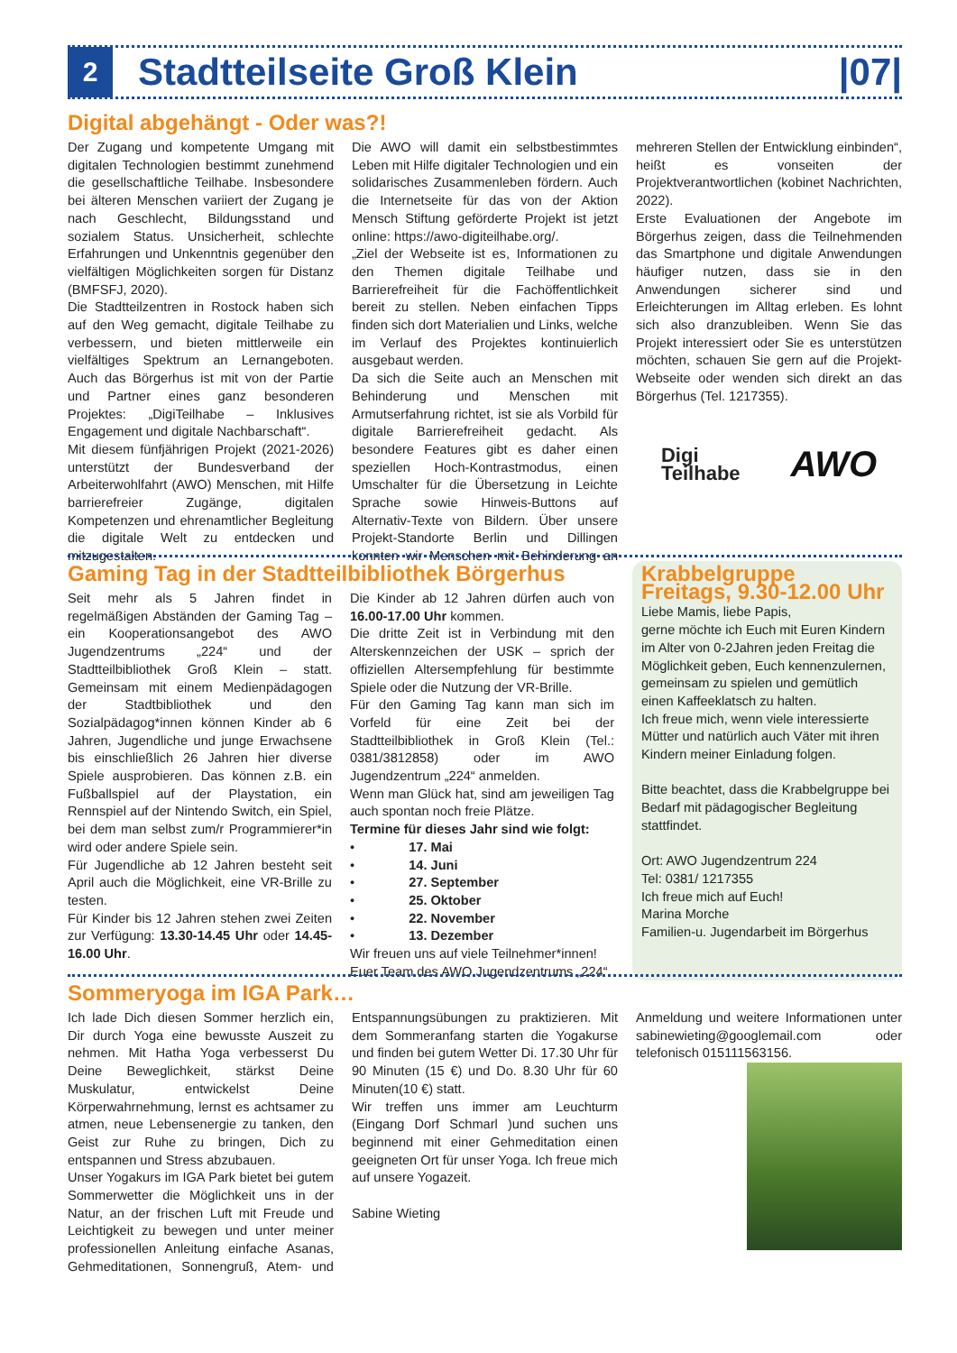2
Stadtteilseite Groß Klein |07|
Digital abgehängt - Oder was?!
Der Zugang und kompetente Umgang mit digitalen Technologien bestimmt zunehmend die gesellschaftliche Teilhabe. Insbesondere bei älteren Menschen variiert der Zugang je nach Geschlecht, Bildungsstand und sozialem Status. Unsicherheit, schlechte Erfahrungen und Unkenntnis gegenüber den vielfältigen Möglichkeiten sorgen für Distanz (BMFSFJ, 2020).
Die Stadtteilzentren in Rostock haben sich auf den Weg gemacht, digitale Teilhabe zu verbessern, und bieten mittlerweile ein vielfältiges Spektrum an Lernangeboten. Auch das Börgerhus ist mit von der Partie und Partner eines ganz besonderen Projektes: „DigiTeilhabe – Inklusives Engagement und digitale Nachbarschaft“.
Mit diesem fünfjährigen Projekt (2021-2026) unterstützt der Bundesverband der Arbeiterwohlfahrt (AWO) Menschen, mit Hilfe barrierefreier Zugänge, digitalen Kompetenzen und ehrenamtlicher Begleitung die digitale Welt zu entdecken und mitzugestalten.
Die AWO will damit ein selbstbestimmtes Leben mit Hilfe digitaler Technologien und ein solidarisches Zusammenleben fördern. Auch die Internetseite für das von der Aktion Mensch Stiftung geförderte Projekt ist jetzt online: https://awo-digiteilhabe.org/.
„Ziel der Webseite ist es, Informationen zu den Themen digitale Teilhabe und Barrierefreiheit für die Fachöffentlichkeit bereit zu stellen. Neben einfachen Tipps finden sich dort Materialien und Links, welche im Verlauf des Projektes kontinuierlich ausgebaut werden.
Da sich die Seite auch an Menschen mit Behinderung und Menschen mit Armutserfahrung richtet, ist sie als Vorbild für digitale Barrierefreiheit gedacht. Als besondere Features gibt es daher einen speziellen Hoch-Kontrastmodus, einen Umschalter für die Übersetzung in Leichte Sprache sowie Hinweis-Buttons auf Alternativ-Texte von Bildern. Über unsere Projekt-Standorte Berlin und Dillingen konnten wir Menschen mit Behinderung an mehreren Stellen der Entwicklung einbinden“, heißt es vonseiten der Projektverantwortlichen (kobinet Nachrichten, 2022).
Erste Evaluationen der Angebote im Börgerhus zeigen, dass die Teilnehmenden das Smartphone und digitale Anwendungen häufiger nutzen, dass sie in den Anwendungen sicherer sind und Erleichterungen im Alltag erleben. Es lohnt sich also dranzubleiben. Wenn Sie das Projekt interessiert oder Sie es unterstützen möchten, schauen Sie gern auf die Projekt-Webseite oder wenden sich direkt an das Börgerhus (Tel. 1217355).
Digi
Teilhabe AWO
Gaming Tag in der Stadtteilbibliothek Börgerhus
Seit mehr als 5 Jahren findet in regelmäßigen Abständen der Gaming Tag – ein Kooperationsangebot des AWO Jugendzentrums „224“ und der Stadtteilbibliothek Groß Klein – statt. Gemeinsam mit einem Medienpädagogen der Stadtbibliothek und den Sozialpädagog*innen können Kinder ab 6 Jahren, Jugendliche und junge Erwachsene bis einschließlich 26 Jahren hier diverse Spiele ausprobieren. Das können z.B. ein Fußballspiel auf der Playstation, ein Rennspiel auf der Nintendo Switch, ein Spiel, bei dem man selbst zum/r Programmierer*in wird oder andere Spiele sein.
Für Jugendliche ab 12 Jahren besteht seit April auch die Möglichkeit, eine VR-Brille zu testen.
Für Kinder bis 12 Jahren stehen zwei Zeiten zur Verfügung: 13.30-14.45 Uhr oder 14.45-16.00 Uhr.
Die Kinder ab 12 Jahren dürfen auch von 16.00-17.00 Uhr kommen.
Die dritte Zeit ist in Verbindung mit den Alterskennzeichen der USK – sprich der offiziellen Altersempfehlung für bestimmte Spiele oder die Nutzung der VR-Brille.
Für den Gaming Tag kann man sich im Vorfeld für eine Zeit bei der Stadtteilbibliothek in Groß Klein (Tel.: 0381/3812858) oder im AWO Jugendzentrum „224“ anmelden.
Wenn man Glück hat, sind am jeweiligen Tag auch spontan noch freie Plätze.
Termine für dieses Jahr sind wie folgt:
• 17. Mai
• 14. Juni
• 27. September
• 25. Oktober
• 22. November
• 13. Dezember
Wir freuen uns auf viele Teilnehmer*innen!
Euer Team des AWO Jugendzentrums „224“
Krabbelgruppe
Freitags, 9.30-12.00 Uhr
Liebe Mamis, liebe Papis,
gerne möchte ich Euch mit Euren Kindern im Alter von 0-2Jahren jeden Freitag die Möglichkeit geben, Euch kennenzulernen, gemeinsam zu spielen und gemütlich einen Kaffeeklatsch zu halten.
Ich freue mich, wenn viele interessierte Mütter und natürlich auch Väter mit ihren Kindern meiner Einladung folgen.
Bitte beachtet, dass die Krabbelgruppe bei Bedarf mit pädagogischer Begleitung stattfindet.
Ort: AWO Jugendzentrum 224
Tel: 0381/ 1217355
Ich freue mich auf Euch!
Marina Morche
Familien-u. Jugendarbeit im Börgerhus
Sommeryoga im IGA Park…
Ich lade Dich diesen Sommer herzlich ein, Dir durch Yoga eine bewusste Auszeit zu nehmen. Mit Hatha Yoga verbesserst Du Deine Beweglichkeit, stärkst Deine Muskulatur, entwickelst Deine Körperwahrnehmung, lernst es achtsamer zu atmen, neue Lebensenergie zu tanken, den Geist zur Ruhe zu bringen, Dich zu entspannen und Stress abzubauen.
Unser Yogakurs im IGA Park bietet bei gutem Sommerwetter die Möglichkeit uns in der Natur, an der frischen Luft mit Freude und Leichtigkeit zu bewegen und unter meiner professionellen Anleitung einfache Asanas, Gehmeditationen, Sonnengruß, Atem- und Entspannungsübungen zu praktizieren. Mit dem Sommeranfang starten die Yogakurse und finden bei gutem Wetter Di. 17.30 Uhr für 90 Minuten (15 €) und Do. 8.30 Uhr für 60 Minuten(10 €) statt.
Wir treffen uns immer am Leuchturm (Eingang Dorf Schmarl )und suchen uns beginnend mit einer Gehmeditation einen geeigneten Ort für unser Yoga. Ich freue mich auf unsere Yogazeit.
Sabine Wieting
Anmeldung und weitere Informationen unter sabinewieting@googlemail.com oder telefonisch 015111563156.